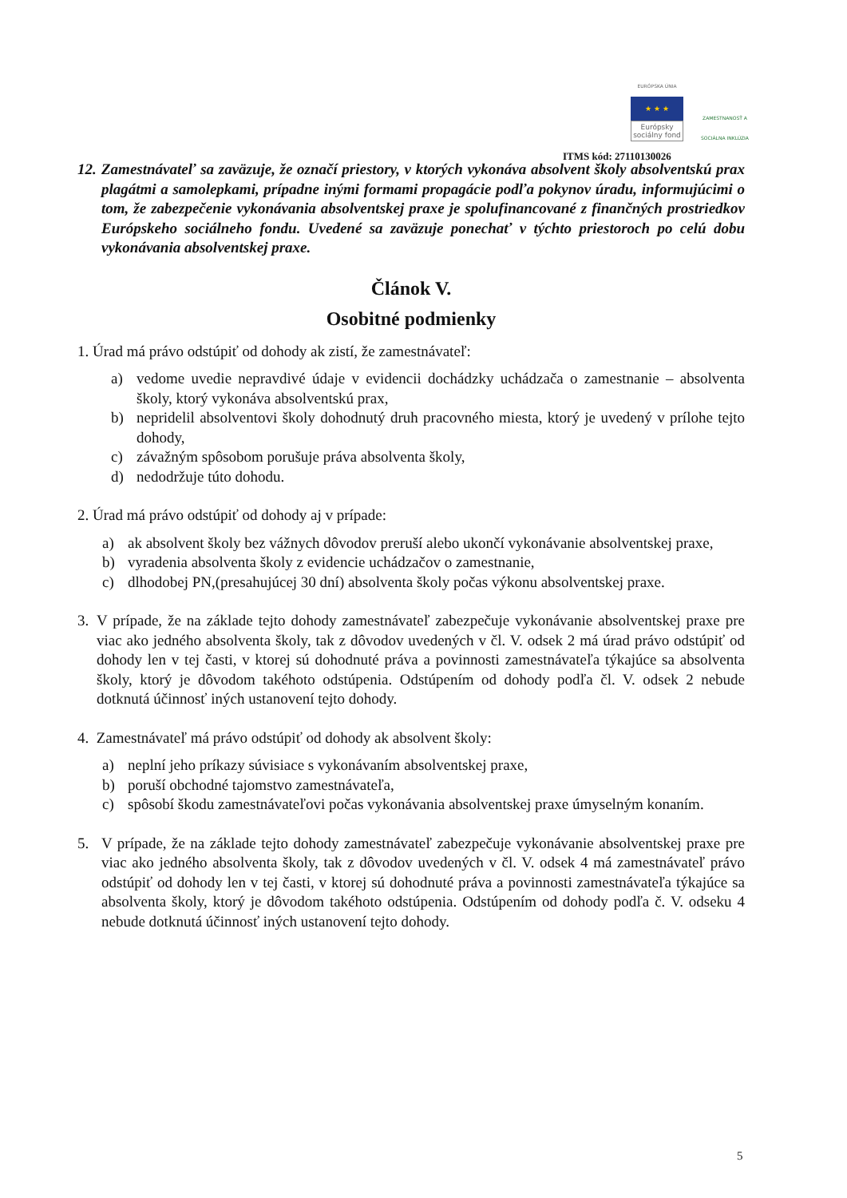EURÓPSKA ÚNIA
★ ★ ★
Európsky sociálny fond
ZAMESTNANOSŤ A SOCIÁLNA INKLÚZIA
ITMS kód: 27110130026
12. Zamestnávateľ sa zaväzuje, že označí priestory, v ktorých vykonáva absolvent školy absolventskú prax plagátmi a samolepkami, prípadne inými formami propagácie podľa pokynov úradu, informujúcimi o tom, že zabezpečenie vykonávania absolventskej praxe je spolufinancované z finančných prostriedkov Európskeho sociálneho fondu. Uvedené sa zaväzuje ponechať v týchto priestoroch po celú dobu vykonávania absolventskej praxe.
Článok V.
Osobitné podmienky
1. Úrad má právo odstúpiť od dohody ak zistí, že zamestnávateľ:
a) vedome uvedie nepravdivé údaje v evidencii dochádzky uchádzača o zamestnanie – absolventa školy, ktorý vykonáva absolventskú prax,
b) nepridelil absolventovi školy dohodnutý druh pracovného miesta, ktorý je uvedený v prílohe tejto dohody,
c) závažným spôsobom porušuje práva absolventa školy,
d) nedodržuje túto dohodu.
2. Úrad má právo odstúpiť od dohody aj v prípade:
a) ak absolvent školy bez vážnych dôvodov preruší alebo ukončí vykonávanie absolventskej praxe,
b) vyradenia absolventa školy z evidencie uchádzačov o zamestnanie,
c) dlhodobej PN,(presahujúcej 30 dní) absolventa školy počas výkonu absolventskej praxe.
3. V prípade, že na základe tejto dohody zamestnávateľ zabezpečuje vykonávanie absolventskej praxe pre viac ako jedného absolventa školy, tak z dôvodov uvedených v čl. V. odsek 2 má úrad právo odstúpiť od dohody len v tej časti, v ktorej sú dohodnuté práva a povinnosti zamestnávateľa týkajúce sa absolventa školy, ktorý je dôvodom takéhoto odstúpenia. Odstúpením od dohody podľa čl. V. odsek 2 nebude dotknutá účinnosť iných ustanovení tejto dohody.
4. Zamestnávateľ má právo odstúpiť od dohody ak absolvent školy:
a) neplní jeho príkazy súvisiace s vykonávaním absolventskej praxe,
b) poruší obchodné tajomstvo zamestnávateľa,
c) spôsobí škodu zamestnávateľovi počas vykonávania absolventskej praxe úmyselným konaním.
5. V prípade, že na základe tejto dohody zamestnávateľ zabezpečuje vykonávanie absolventskej praxe pre viac ako jedného absolventa školy, tak z dôvodov uvedených v čl. V. odsek 4 má zamestnávateľ právo odstúpiť od dohody len v tej časti, v ktorej sú dohodnuté práva a povinnosti zamestnávateľa týkajúce sa absolventa školy, ktorý je dôvodom takéhoto odstúpenia. Odstúpením od dohody podľa č. V. odseku 4 nebude dotknutá účinnosť iných ustanovení tejto dohody.
5